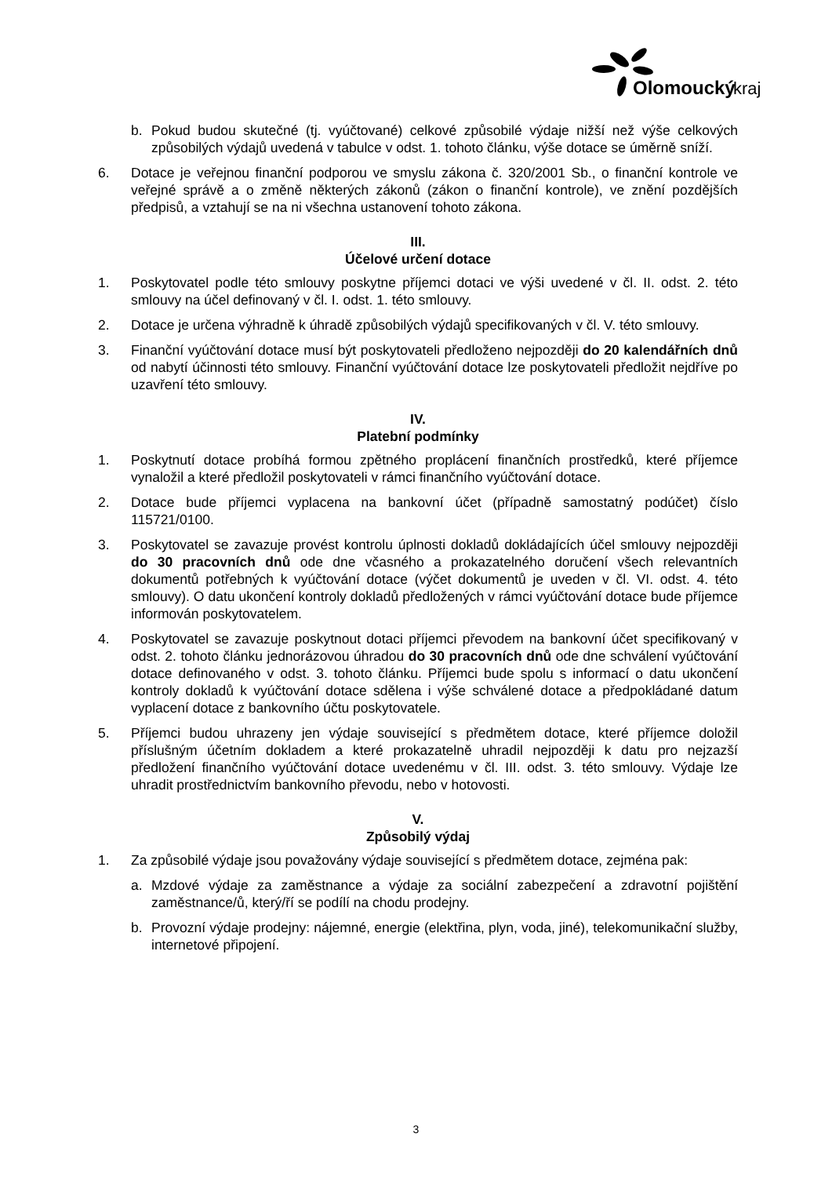Olomoucký
kraj
b. Pokud budou skutečné (tj. vyúčtované) celkové způsobilé výdaje nižší než výše celkových způsobilých výdajů uvedená v tabulce v odst. 1. tohoto článku, výše dotace se úměrně sníží.
6. Dotace je veřejnou finanční podporou ve smyslu zákona č. 320/2001 Sb., o finanční kontrole ve veřejné správě a o změně některých zákonů (zákon o finanční kontrole), ve znění pozdějších předpisů, a vztahují se na ni všechna ustanovení tohoto zákona.
III.
Účelové určení dotace
1. Poskytovatel podle této smlouvy poskytne příjemci dotaci ve výši uvedené v čl. II. odst. 2. této smlouvy na účel definovaný v čl. I. odst. 1. této smlouvy.
2. Dotace je určena výhradně k úhradě způsobilých výdajů specifikovaných v čl. V. této smlouvy.
3. Finanční vyúčtování dotace musí být poskytovateli předloženo nejpozději do 20 kalendářních dnů od nabytí účinnosti této smlouvy. Finanční vyúčtování dotace lze poskytovateli předložit nejdříve po uzavření této smlouvy.
IV.
Platební podmínky
1. Poskytnutí dotace probíhá formou zpětného proplácení finančních prostředků, které příjemce vynaložil a které předložil poskytovateli v rámci finančního vyúčtování dotace.
2. Dotace bude příjemci vyplacena na bankovní účet (případně samostatný podúčet) číslo 115721/0100.
3. Poskytovatel se zavazuje provést kontrolu úplnosti dokladů dokládajících účel smlouvy nejpozději do 30 pracovních dnů ode dne včasného a prokazatelného doručení všech relevantních dokumentů potřebných k vyúčtování dotace (výčet dokumentů je uveden v čl. VI. odst. 4. této smlouvy). O datu ukončení kontroly dokladů předložených v rámci vyúčtování dotace bude příjemce informován poskytovatelem.
4. Poskytovatel se zavazuje poskytnout dotaci příjemci převodem na bankovní účet specifikovaný v odst. 2. tohoto článku jednorázovou úhradou do 30 pracovních dnů ode dne schválení vyúčtování dotace definovaného v odst. 3. tohoto článku. Příjemci bude spolu s informací o datu ukončení kontroly dokladů k vyúčtování dotace sdělena i výše schválené dotace a předpokládané datum vyplacení dotace z bankovního účtu poskytovatele.
5. Příjemci budou uhrazeny jen výdaje související s předmětem dotace, které příjemce doložil příslušným účetním dokladem a které prokazatelně uhradil nejpozději k datu pro nejzazší předložení finančního vyúčtování dotace uvedenému v čl. III. odst. 3. této smlouvy. Výdaje lze uhradit prostřednictvím bankovního převodu, nebo v hotovosti.
V.
Způsobilý výdaj
1. Za způsobilé výdaje jsou považovány výdaje související s předmětem dotace, zejména pak:
a. Mzdové výdaje za zaměstnance a výdaje za sociální zabezpečení a zdravotní pojištění zaměstnance/ů, který/ří se podílí na chodu prodejny.
b. Provozní výdaje prodejny: nájemné, energie (elektřina, plyn, voda, jiné), telekomunikační služby, internetové připojení.
3